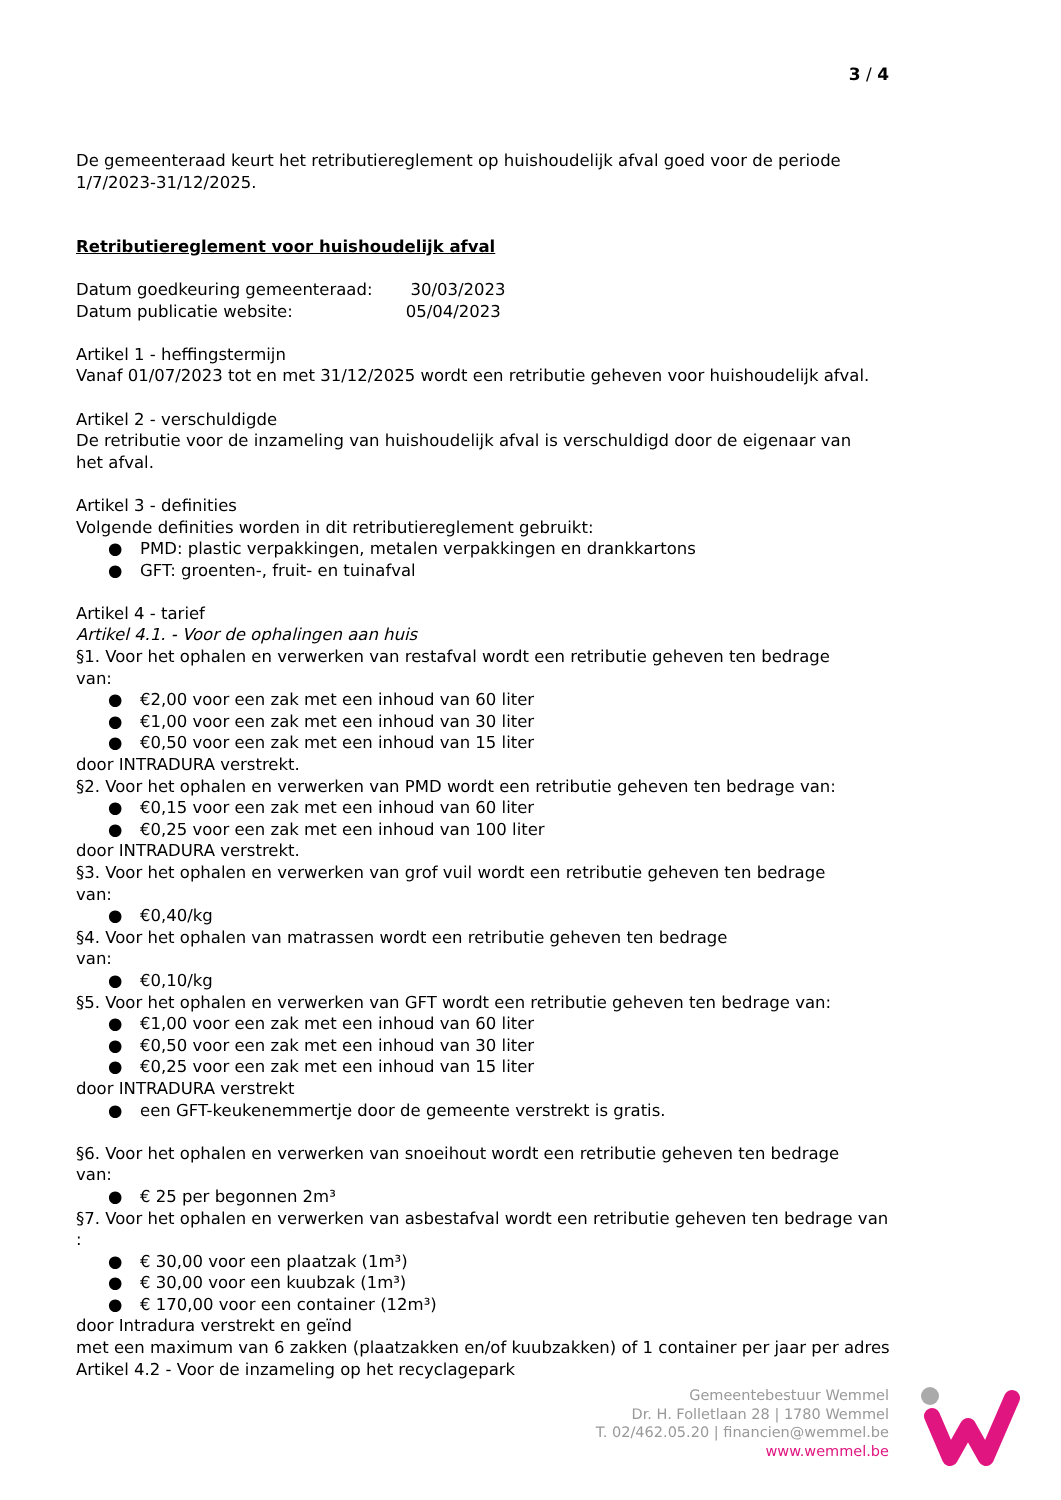3 / 4
De gemeenteraad keurt het retributiereglement op huishoudelijk afval goed voor de periode 1/7/2023-31/12/2025.
Retributiereglement voor huishoudelijk afval
Datum goedkeuring gemeenteraad: 30/03/2023
Datum publicatie website: 05/04/2023
Artikel 1 - heffingstermijn
Vanaf 01/07/2023 tot en met 31/12/2025 wordt een retributie geheven voor huishoudelijk afval.
Artikel 2 - verschuldigde
De retributie voor de inzameling van huishoudelijk afval is verschuldigd door de eigenaar van
het afval.
Artikel 3 - definities
Volgende definities worden in dit retributiereglement gebruikt:
● PMD: plastic verpakkingen, metalen verpakkingen en drankkartons
● GFT: groenten-, fruit- en tuinafval
Artikel 4 - tarief
Artikel 4.1. - Voor de ophalingen aan huis
§1. Voor het ophalen en verwerken van restafval wordt een retributie geheven ten bedrage
van:
● €2,00 voor een zak met een inhoud van 60 liter
● €1,00 voor een zak met een inhoud van 30 liter
● €0,50 voor een zak met een inhoud van 15 liter
door INTRADURA verstrekt.
§2. Voor het ophalen en verwerken van PMD wordt een retributie geheven ten bedrage van:
● €0,15 voor een zak met een inhoud van 60 liter
● €0,25 voor een zak met een inhoud van 100 liter
door INTRADURA verstrekt.
§3. Voor het ophalen en verwerken van grof vuil wordt een retributie geheven ten bedrage
van:
● €0,40/kg
§4. Voor het ophalen van matrassen wordt een retributie geheven ten bedrage
van:
● €0,10/kg
§5. Voor het ophalen en verwerken van GFT wordt een retributie geheven ten bedrage van:
● €1,00 voor een zak met een inhoud van 60 liter
● €0,50 voor een zak met een inhoud van 30 liter
● €0,25 voor een zak met een inhoud van 15 liter
door INTRADURA verstrekt
● een GFT-keukenemmertje door de gemeente verstrekt is gratis.
§6. Voor het ophalen en verwerken van snoeihout wordt een retributie geheven ten bedrage
van:
● € 25 per begonnen 2m³
§7. Voor het ophalen en verwerken van asbestafval wordt een retributie geheven ten bedrage van :
● € 30,00 voor een plaatzak (1m³)
● € 30,00 voor een kuubzak (1m³)
● € 170,00 voor een container (12m³)
door Intradura verstrekt en geïnd
met een maximum van 6 zakken (plaatzakken en/of kuubzakken) of 1 container per jaar per adres
Artikel 4.2 - Voor de inzameling op het recyclagepark
Gemeentebestuur Wemmel
Dr. H. Folletlaan 28 | 1780 Wemmel
T. 02/462.05.20 | financien@wemmel.be
www.wemmel.be